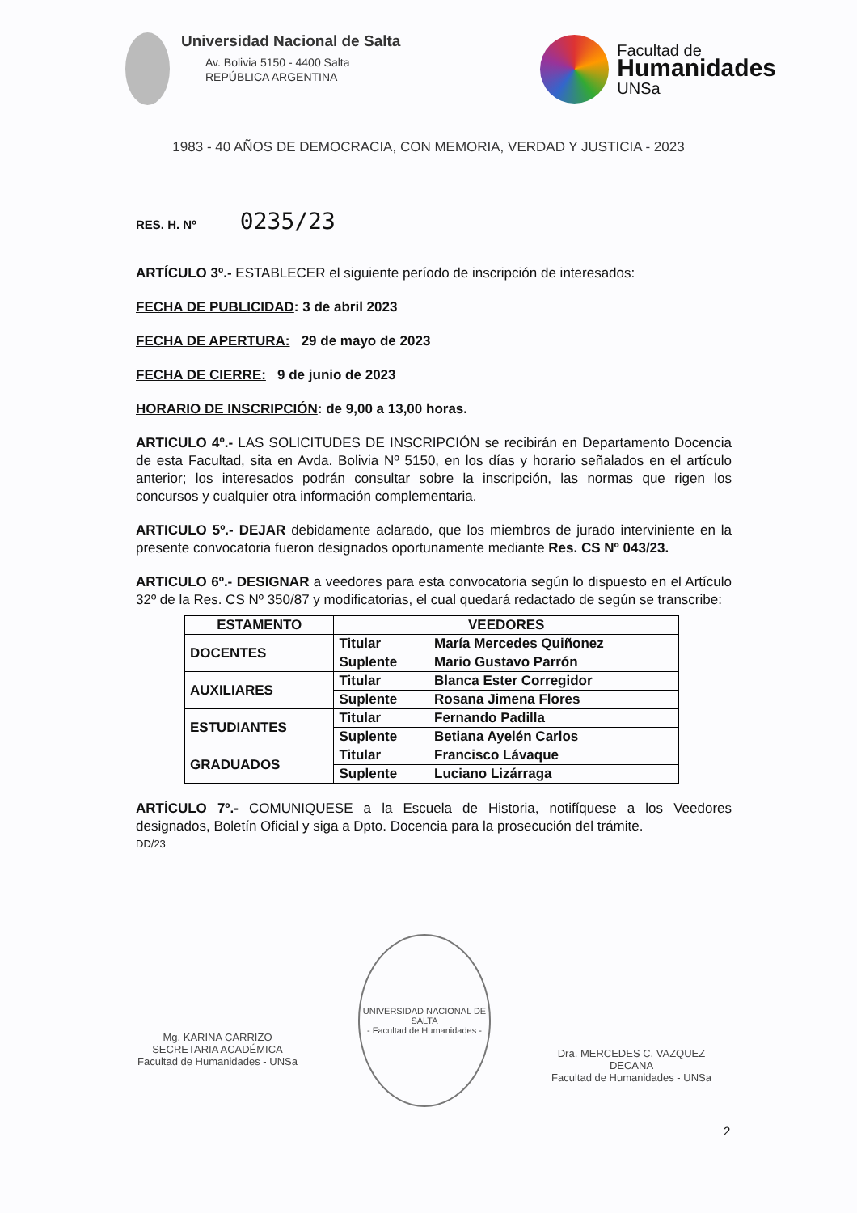Universidad Nacional de Salta
Av. Bolivia 5150 - 4400 Salta
REPÚBLICA ARGENTINA
Facultad de
Humanidades
UNSa
1983 - 40 AÑOS DE DEMOCRACIA, CON MEMORIA, VERDAD Y JUSTICIA - 2023
RES. H. Nº 0235/23
ARTÍCULO 3º.- ESTABLECER el siguiente período de inscripción de interesados:
FECHA DE PUBLICIDAD: 3 de abril 2023
FECHA DE APERTURA: 29 de mayo de 2023
FECHA DE CIERRE: 9 de junio de 2023
HORARIO DE INSCRIPCIÓN: de 9,00 a 13,00 horas.
ARTICULO 4º.- LAS SOLICITUDES DE INSCRIPCIÓN se recibirán en Departamento Docencia de esta Facultad, sita en Avda. Bolivia Nº 5150, en los días y horario señalados en el artículo anterior; los interesados podrán consultar sobre la inscripción, las normas que rigen los concursos y cualquier otra información complementaria.
ARTICULO 5º.- DEJAR debidamente aclarado, que los miembros de jurado interviniente en la presente convocatoria fueron designados oportunamente mediante Res. CS Nº 043/23.
ARTICULO 6º.- DESIGNAR a veedores para esta convocatoria según lo dispuesto en el Artículo 32º de la Res. CS Nº 350/87 y modificatorias, el cual quedará redactado de según se transcribe:
| ESTAMENTO | VEEDORES | |
| --- | --- | --- |
| DOCENTES | Titular | María Mercedes Quiñonez |
| | Suplente | Mario Gustavo Parrón |
| AUXILIARES | Titular | Blanca Ester Corregidor |
| | Suplente | Rosana Jimena Flores |
| ESTUDIANTES | Titular | Fernando Padilla |
| | Suplente | Betiana Ayelén Carlos |
| GRADUADOS | Titular | Francisco Lávaque |
| | Suplente | Luciano Lizárraga |
ARTÍCULO 7º.- COMUNIQUESE a la Escuela de Historia, notifíquese a los Veedores designados, Boletín Oficial y siga a Dpto. Docencia para la prosecución del trámite.
DD/23
Mg. KARINA CARRIZO
SECRETARIA ACADÉMICA
Facultad de Humanidades - UNSa
UNIVERSIDAD NACIONAL DE SALTA
- Facultad de Humanidades -
Dra. MERCEDES C. VAZQUEZ
DECANA
Facultad de Humanidades - UNSa
2